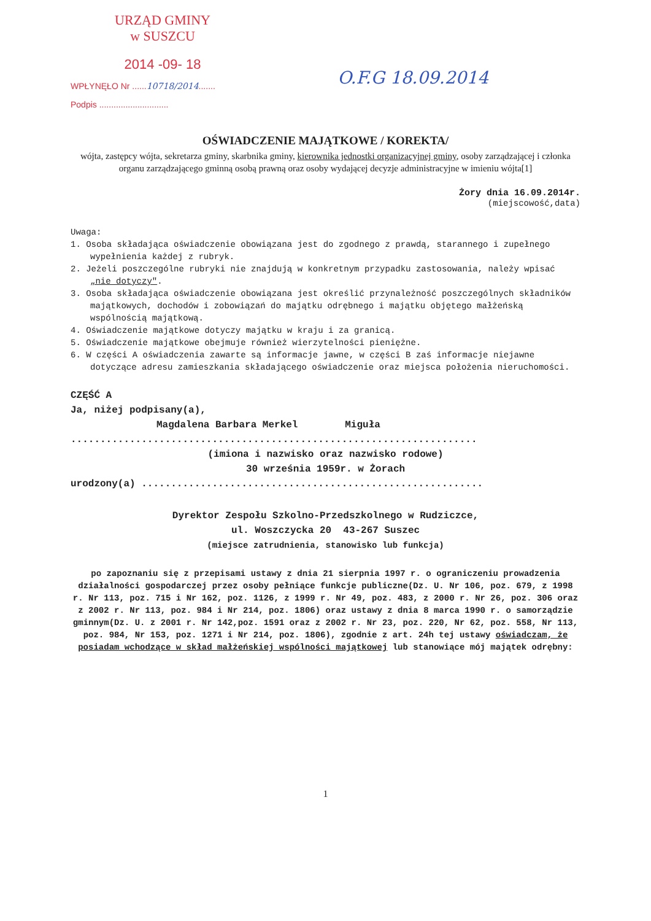URZĄD GMINY
w SUSZCU
2014 -09- 18
WPŁYNĘŁO Nr ......10718/2014.......
Podpis .............................
O.F.G 18.09.2014
OŚWIADCZENIE MAJĄTKOWE / KOREKTA/
wójta, zastępcy wójta, sekretarza gminy, skarbnika gminy, kierownika jednostki organizacyjnej gminy, osoby zarządzającej i członka organu zarządzającego gminną osobą prawną oraz osoby wydającej decyzje administracyjne w imieniu wójta[1]
Żory dnia 16.09.2014r.
(miejscowość,data)
Uwaga:
1. Osoba składająca oświadczenie obowiązana jest do zgodnego z prawdą, starannego i zupełnego wypełnienia każdej z rubryk.
2. Jeżeli poszczególne rubryki nie znajdują w konkretnym przypadku zastosowania, należy wpisać „nie dotyczy".
3. Osoba składająca oświadczenie obowiązana jest określić przynależność poszczególnych składników majątkowych, dochodów i zobowiązań do majątku odrębnego i majątku objętego małżeńską wspólnością majątkową.
4. Oświadczenie majątkowe dotyczy majątku w kraju i za granicą.
5. Oświadczenie majątkowe obejmuje również wierzytelności pieniężne.
6. W części A oświadczenia zawarte są informacje jawne, w części B zaś informacje niejawne dotyczące adresu zamieszkania składającego oświadczenie oraz miejsca położenia nieruchomości.
CZĘŚĆ A
Ja, niżej podpisany(a),
Magdalena Barbara Merkel Miguła
.....................................................................
(imiona i nazwisko oraz nazwisko rodowe)
30 września 1959r. w Żorach
urodzony(a) ..........................................................
Dyrektor Zespołu Szkolno-Przedszkolnego w Rudziczce,
ul. Woszczycka 20 43-267 Suszec
(miejsce zatrudnienia, stanowisko lub funkcja)
po zapoznaniu się z przepisami ustawy z dnia 21 sierpnia 1997 r. o ograniczeniu prowadzenia działalności gospodarczej przez osoby pełniące funkcje publiczne(Dz. U. Nr 106, poz. 679, z 1998 r. Nr 113, poz. 715 i Nr 162, poz. 1126, z 1999 r. Nr 49, poz. 483, z 2000 r. Nr 26, poz. 306 oraz z 2002 r. Nr 113, poz. 984 i Nr 214, poz. 1806) oraz ustawy z dnia 8 marca 1990 r. o samorządzie gminnym(Dz. U. z 2001 r. Nr 142,poz. 1591 oraz z 2002 r. Nr 23, poz. 220, Nr 62, poz. 558, Nr 113, poz. 984, Nr 153, poz. 1271 i Nr 214, poz. 1806), zgodnie z art. 24h tej ustawy oświadczam, że posiadam wchodzące w skład małżeńskiej wspólności majątkowej lub stanowiące mój majątek odrębny:
1